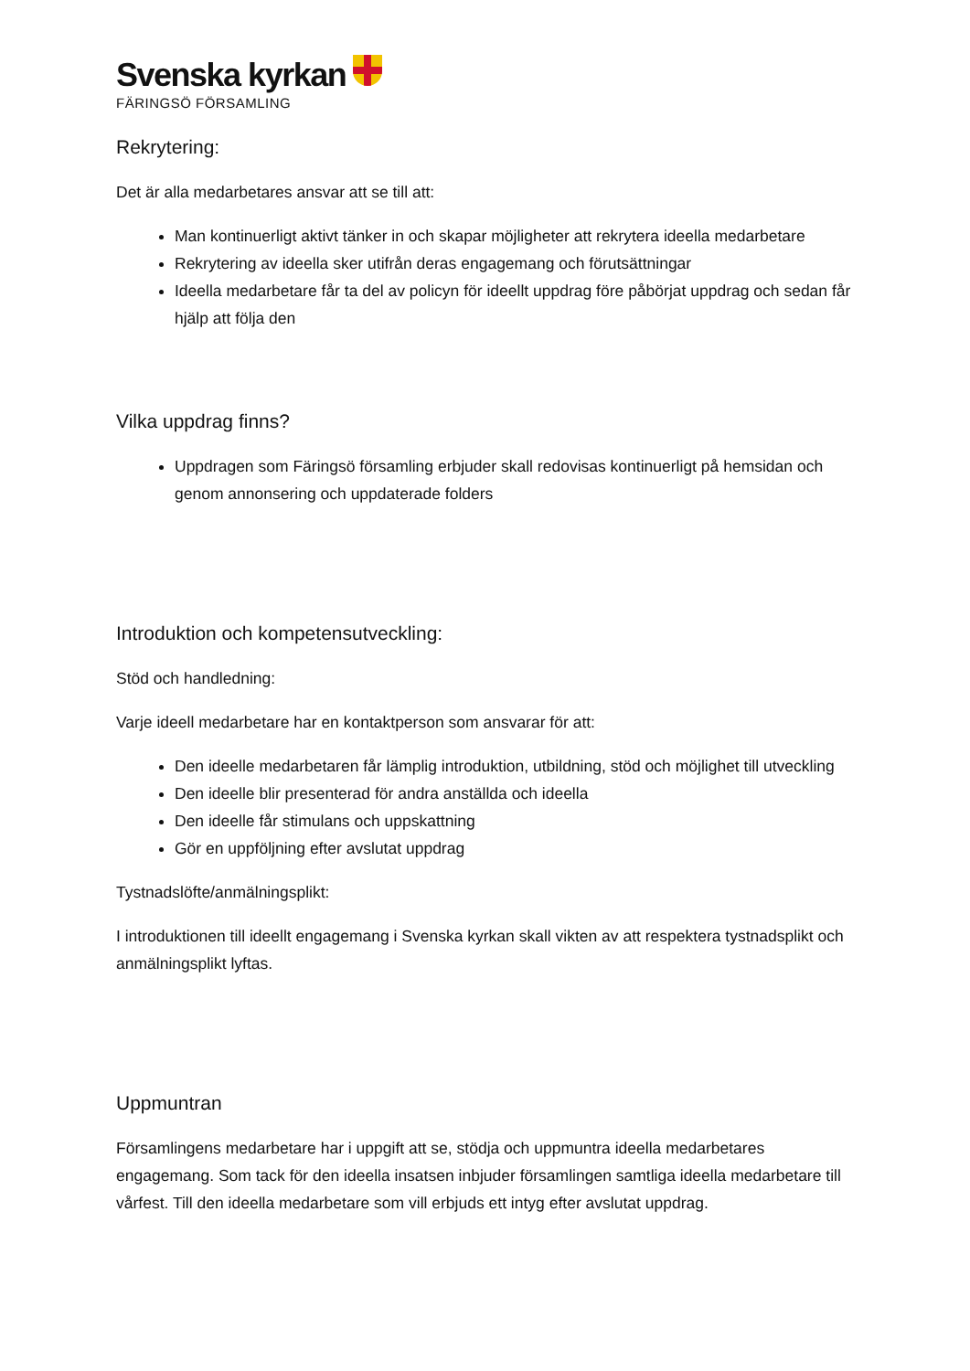Svenska kyrkan
FÄRINGSÖ FÖRSAMLING
Rekrytering:
Det är alla medarbetares ansvar att se till att:
Man kontinuerligt aktivt tänker in och skapar möjligheter att rekrytera ideella medarbetare
Rekrytering av ideella sker utifrån deras engagemang och förutsättningar
Ideella medarbetare får ta del av policyn för ideellt uppdrag före påbörjat uppdrag och sedan får hjälp att följa den
Vilka uppdrag finns?
Uppdragen som Färingsö församling erbjuder skall redovisas kontinuerligt på hemsidan och genom annonsering och uppdaterade folders
Introduktion och kompetensutveckling:
Stöd och handledning:
Varje ideell medarbetare har en kontaktperson som ansvarar för att:
Den ideelle medarbetaren får lämplig introduktion, utbildning, stöd och möjlighet till utveckling
Den ideelle blir presenterad för andra anställda och ideella
Den ideelle får stimulans och uppskattning
Gör en uppföljning efter avslutat uppdrag
Tystnadslöfte/anmälningsplikt:
I introduktionen till ideellt engagemang i Svenska kyrkan skall vikten av att respektera tystnadsplikt och anmälningsplikt lyftas.
Uppmuntran
Församlingens medarbetare har i uppgift att se, stödja och uppmuntra ideella medarbetares engagemang. Som tack för den ideella insatsen inbjuder församlingen samtliga ideella medarbetare till vårfest. Till den ideella medarbetare som vill erbjuds ett intyg efter avslutat uppdrag.